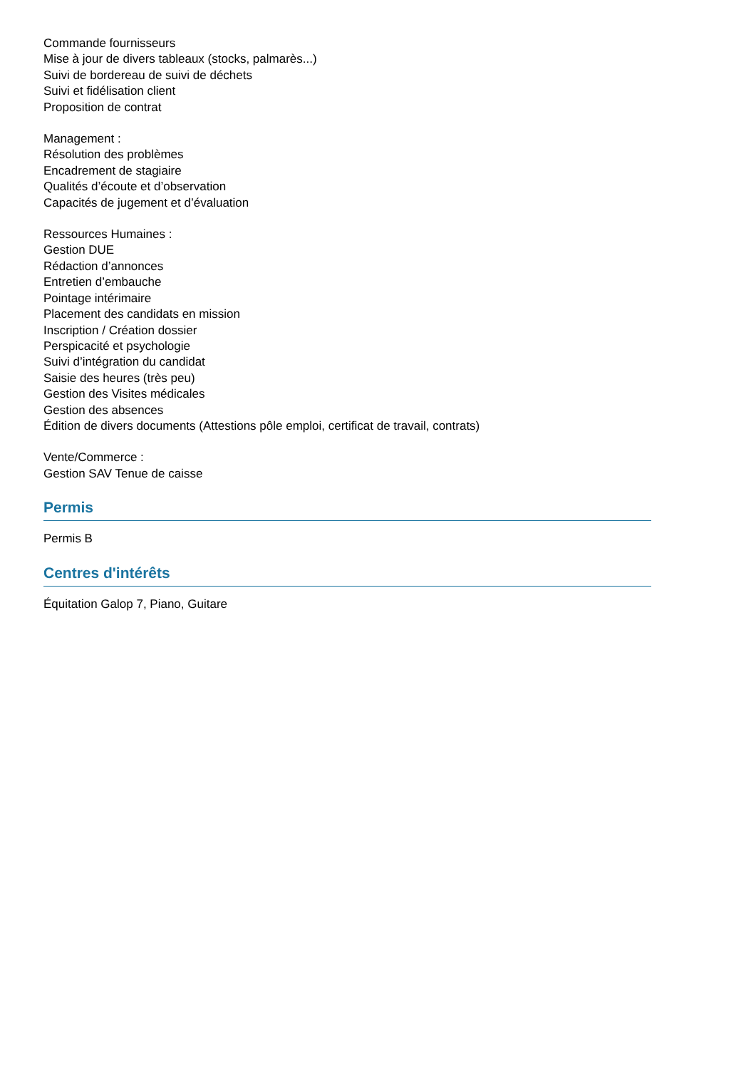Commande fournisseurs
Mise à jour de divers tableaux (stocks, palmarès...)
Suivi de bordereau de suivi de déchets
Suivi et fidélisation client
Proposition de contrat
Management :
Résolution des problèmes
Encadrement de stagiaire
Qualités d’écoute et d’observation
Capacités de jugement et d’évaluation
Ressources Humaines :
Gestion DUE
Rédaction d’annonces
Entretien d’embauche
Pointage intérimaire
Placement des candidats en mission
Inscription / Création dossier
Perspicacité et psychologie
Suivi d’intégration du candidat
Saisie des heures (très peu)
Gestion des Visites médicales
Gestion des absences
Édition de divers documents (Attestions pôle emploi, certificat de travail, contrats)
Vente/Commerce :
Gestion SAV Tenue de caisse
Permis
Permis B
Centres d'intérêts
Équitation Galop 7, Piano, Guitare